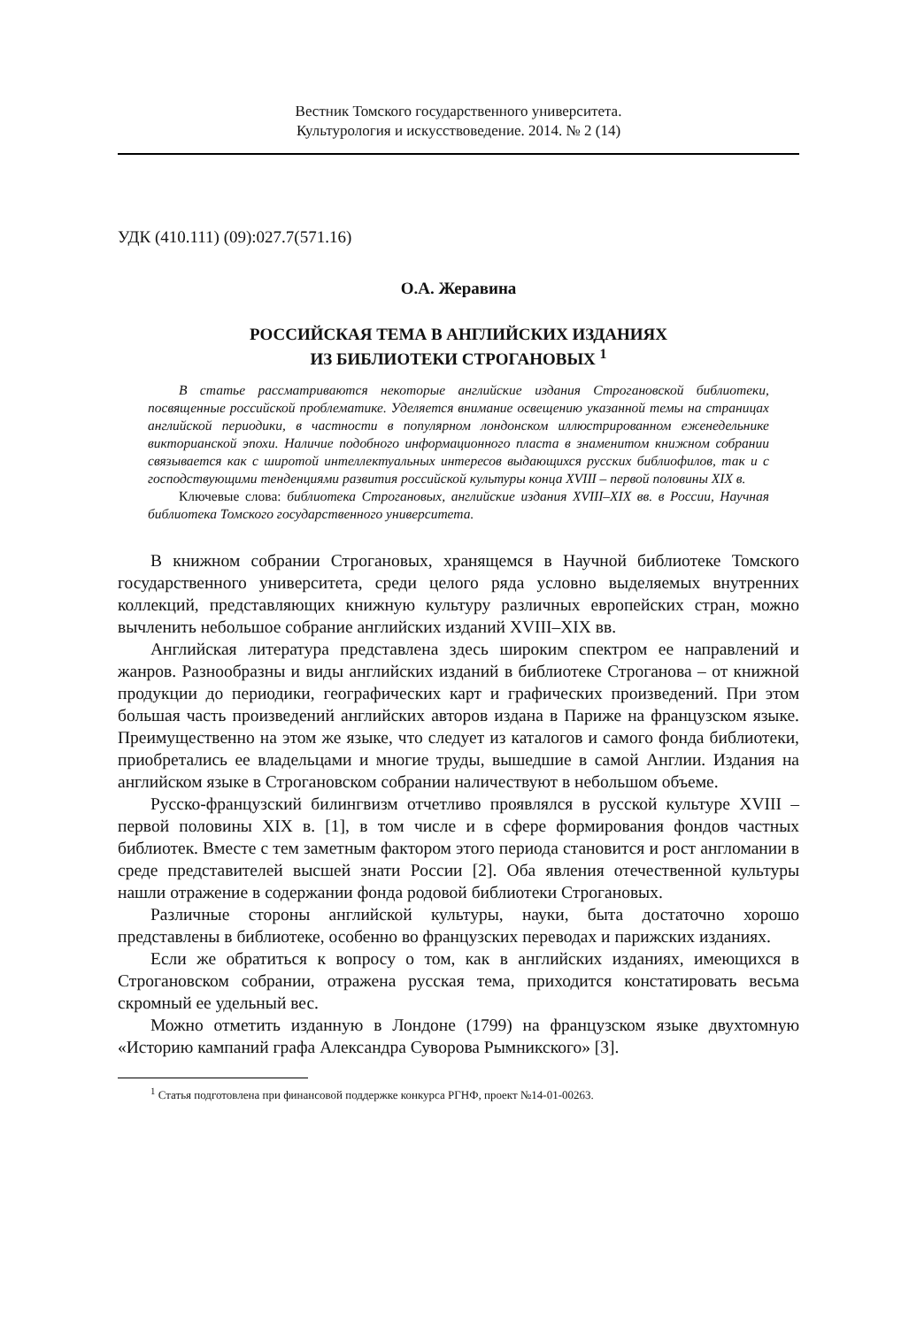Вестник Томского государственного университета.
Культурология и искусствоведение. 2014. № 2 (14)
УДК (410.111) (09):027.7(571.16)
О.А. Жеравина
РОССИЙСКАЯ ТЕМА В АНГЛИЙСКИХ ИЗДАНИЯХ
ИЗ БИБЛИОТЕКИ СТРОГАНОВЫХ <sup>1</sup>
В статье рассматриваются некоторые английские издания Строгановской библиотеки, посвященные российской проблематике. Уделяется внимание освещению указанной темы на страницах английской периодики, в частности в популярном лондонском иллюстрированном еженедельнике викторианской эпохи. Наличие подобного информационного пласта в знаменитом книжном собрании связывается как с широтой интеллектуальных интересов выдающихся русских библиофилов, так и с господствующими тенденциями развития российской культуры конца XVIII – первой половины XIX в.
Ключевые слова: библиотека Строгановых, английские издания XVIII–XIX вв. в России, Научная библиотека Томского государственного университета.
В книжном собрании Строгановых, хранящемся в Научной библиотеке Томского государственного университета, среди целого ряда условно выделяемых внутренних коллекций, представляющих книжную культуру различных европейских стран, можно вычленить небольшое собрание английских изданий XVIII–XIX вв.
Английская литература представлена здесь широким спектром ее направлений и жанров. Разнообразны и виды английских изданий в библиотеке Строганова – от книжной продукции до периодики, географических карт и графических произведений. При этом большая часть произведений английских авторов издана в Париже на французском языке. Преимущественно на этом же языке, что следует из каталогов и самого фонда библиотеки, приобретались ее владельцами и многие труды, вышедшие в самой Англии. Издания на английском языке в Строгановском собрании наличествуют в небольшом объеме.
Русско-французский билингвизм отчетливо проявлялся в русской культуре XVIII – первой половины XIX в. [1], в том числе и в сфере формирования фондов частных библиотек. Вместе с тем заметным фактором этого периода становится и рост англомании в среде представителей высшей знати России [2]. Оба явления отечественной культуры нашли отражение в содержании фонда родовой библиотеки Строгановых.
Различные стороны английской культуры, науки, быта достаточно хорошо представлены в библиотеке, особенно во французских переводах и парижских изданиях.
Если же обратиться к вопросу о том, как в английских изданиях, имеющихся в Строгановском собрании, отражена русская тема, приходится констатировать весьма скромный ее удельный вес.
Можно отметить изданную в Лондоне (1799) на французском языке двухтомную «Историю кампаний графа Александра Суворова Рымникского» [3].
<sup>1</sup> Статья подготовлена при финансовой поддержке конкурса РГНФ, проект №14-01-00263.